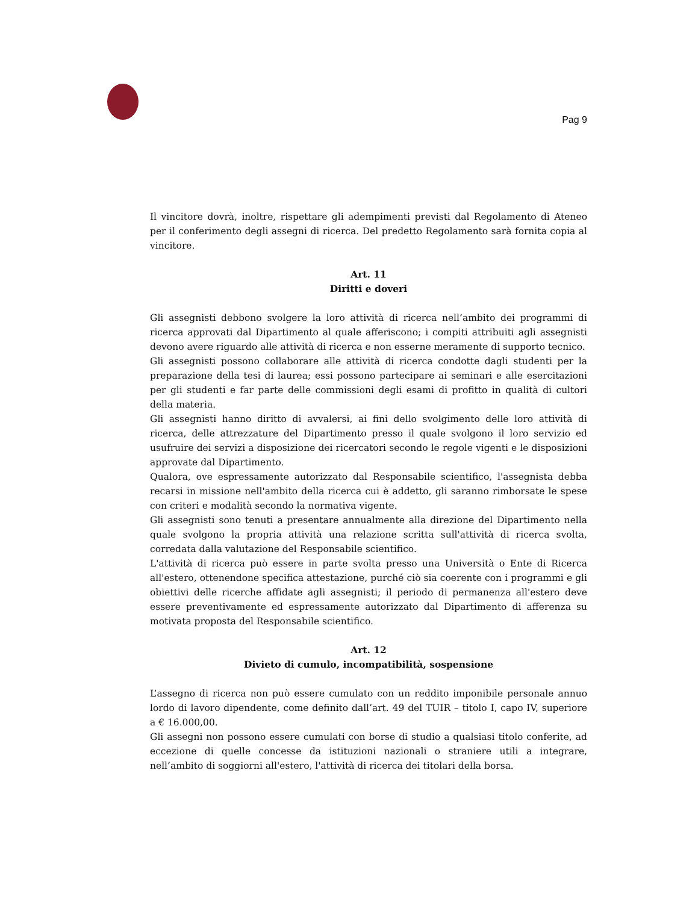Pag 9
Il vincitore dovrà, inoltre, rispettare gli adempimenti previsti dal Regolamento di Ateneo per il conferimento degli assegni di ricerca. Del predetto Regolamento sarà fornita copia al vincitore.
Art. 11
Diritti e doveri
Gli assegnisti debbono svolgere la loro attività di ricerca nell’ambito dei programmi di ricerca approvati dal Dipartimento al quale afferiscono; i compiti attribuiti agli assegnisti devono avere riguardo alle attività di ricerca e non esserne meramente di supporto tecnico.
Gli assegnisti possono collaborare alle attività di ricerca condotte dagli studenti per la preparazione della tesi di laurea; essi possono partecipare ai seminari e alle esercitazioni per gli studenti e far parte delle commissioni degli esami di profitto in qualità di cultori della materia.
Gli assegnisti hanno diritto di avvalersi, ai fini dello svolgimento delle loro attività di ricerca, delle attrezzature del Dipartimento presso il quale svolgono il loro servizio ed usufruire dei servizi a disposizione dei ricercatori secondo le regole vigenti e le disposizioni approvate dal Dipartimento.
Qualora, ove espressamente autorizzato dal Responsabile scientifico, l'assegnista debba recarsi in missione nell'ambito della ricerca cui è addetto, gli saranno rimborsate le spese con criteri e modalità secondo la normativa vigente.
Gli assegnisti sono tenuti a presentare annualmente alla direzione del Dipartimento nella quale svolgono la propria attività una relazione scritta sull'attività di ricerca svolta, corredata dalla valutazione del Responsabile scientifico.
L'attività di ricerca può essere in parte svolta presso una Università o Ente di Ricerca all'estero, ottenendone specifica attestazione, purché ciò sia coerente con i programmi e gli obiettivi delle ricerche affidate agli assegnisti; il periodo di permanenza all'estero deve essere preventivamente ed espressamente autorizzato dal Dipartimento di afferenza su motivata proposta del Responsabile scientifico.
Art. 12
Divieto di cumulo, incompatibilità, sospensione
L’assegno di ricerca non può essere cumulato con un reddito imponibile personale annuo lordo di lavoro dipendente, come definito dall’art. 49 del TUIR – titolo I, capo IV, superiore a € 16.000,00.
Gli assegni non possono essere cumulati con borse di studio a qualsiasi titolo conferite, ad eccezione di quelle concesse da istituzioni nazionali o straniere utili a integrare, nell’ambito di soggiorni all'estero, l'attività di ricerca dei titolari della borsa.